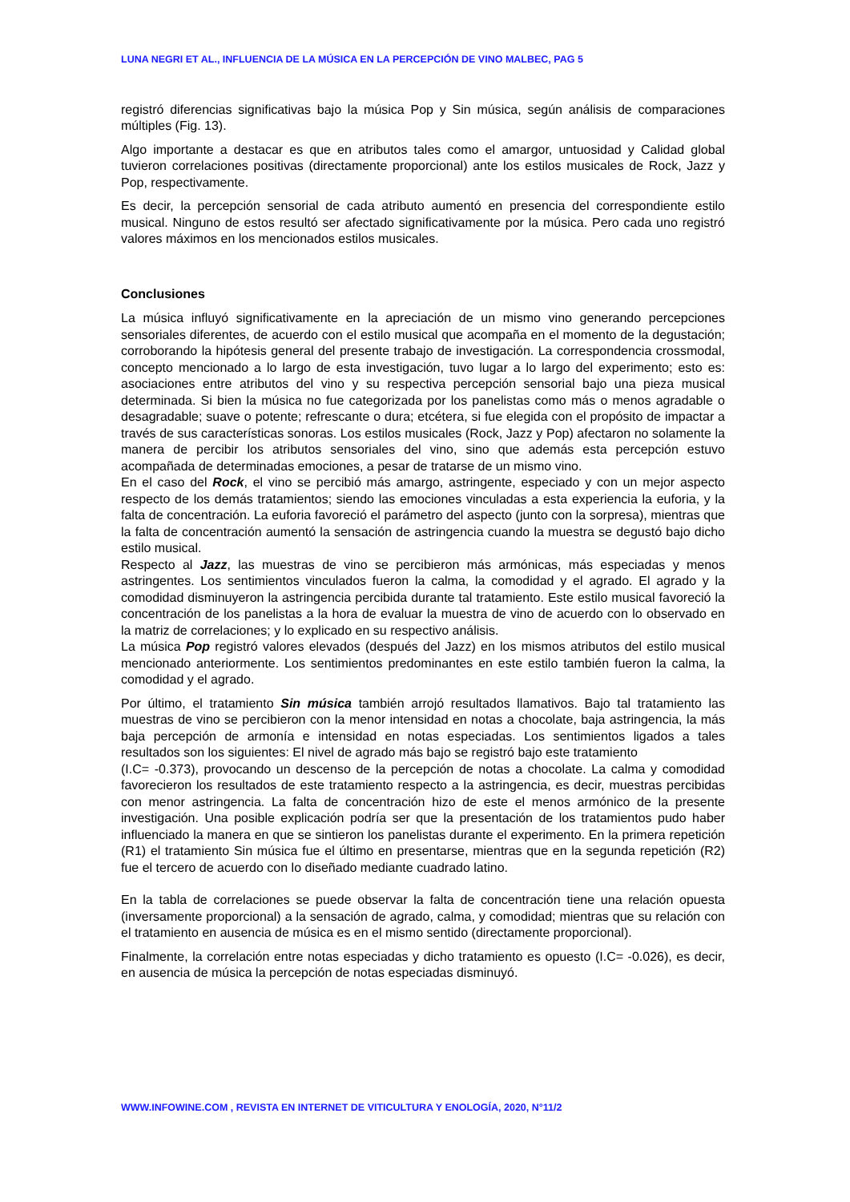LUNA NEGRI ET AL., INFLUENCIA DE LA MÚSICA EN LA PERCEPCIÓN DE VINO MALBEC, PAG 5
registró diferencias significativas bajo la música Pop y Sin música, según análisis de comparaciones múltiples (Fig. 13).
Algo importante a destacar es que en atributos tales como el amargor, untuosidad y Calidad global tuvieron correlaciones positivas (directamente proporcional) ante los estilos musicales de Rock, Jazz y Pop, respectivamente.
Es decir, la percepción sensorial de cada atributo aumentó en presencia del correspondiente estilo musical. Ninguno de estos resultó ser afectado significativamente por la música. Pero cada uno registró valores máximos en los mencionados estilos musicales.
Conclusiones
La música influyó significativamente en la apreciación de un mismo vino generando percepciones sensoriales diferentes, de acuerdo con el estilo musical que acompaña en el momento de la degustación; corroborando la hipótesis general del presente trabajo de investigación. La correspondencia crossmodal, concepto mencionado a lo largo de esta investigación, tuvo lugar a lo largo del experimento; esto es: asociaciones entre atributos del vino y su respectiva percepción sensorial bajo una pieza musical determinada. Si bien la música no fue categorizada por los panelistas como más o menos agradable o desagradable; suave o potente; refrescante o dura; etcétera, si fue elegida con el propósito de impactar a través de sus características sonoras. Los estilos musicales (Rock, Jazz y Pop) afectaron no solamente la manera de percibir los atributos sensoriales del vino, sino que además esta percepción estuvo acompañada de determinadas emociones, a pesar de tratarse de un mismo vino.
En el caso del Rock, el vino se percibió más amargo, astringente, especiado y con un mejor aspecto respecto de los demás tratamientos; siendo las emociones vinculadas a esta experiencia la euforia, y la falta de concentración. La euforia favoreció el parámetro del aspecto (junto con la sorpresa), mientras que la falta de concentración aumentó la sensación de astringencia cuando la muestra se degustó bajo dicho estilo musical.
Respecto al Jazz, las muestras de vino se percibieron más armónicas, más especiadas y menos astringentes. Los sentimientos vinculados fueron la calma, la comodidad y el agrado. El agrado y la comodidad disminuyeron la astringencia percibida durante tal tratamiento. Este estilo musical favoreció la concentración de los panelistas a la hora de evaluar la muestra de vino de acuerdo con lo observado en la matriz de correlaciones; y lo explicado en su respectivo análisis.
La música Pop registró valores elevados (después del Jazz) en los mismos atributos del estilo musical mencionado anteriormente. Los sentimientos predominantes en este estilo también fueron la calma, la comodidad y el agrado.
Por último, el tratamiento Sin música también arrojó resultados llamativos. Bajo tal tratamiento las muestras de vino se percibieron con la menor intensidad en notas a chocolate, baja astringencia, la más baja percepción de armonía e intensidad en notas especiadas. Los sentimientos ligados a tales resultados son los siguientes: El nivel de agrado más bajo se registró bajo este tratamiento
(I.C= -0.373), provocando un descenso de la percepción de notas a chocolate. La calma y comodidad favorecieron los resultados de este tratamiento respecto a la astringencia, es decir, muestras percibidas con menor astringencia. La falta de concentración hizo de este el menos armónico de la presente investigación. Una posible explicación podría ser que la presentación de los tratamientos pudo haber influenciado la manera en que se sintieron los panelistas durante el experimento. En la primera repetición (R1) el tratamiento Sin música fue el último en presentarse, mientras que en la segunda repetición (R2) fue el tercero de acuerdo con lo diseñado mediante cuadrado latino.
En la tabla de correlaciones se puede observar la falta de concentración tiene una relación opuesta (inversamente proporcional) a la sensación de agrado, calma, y comodidad; mientras que su relación con el tratamiento en ausencia de música es en el mismo sentido (directamente proporcional).
Finalmente, la correlación entre notas especiadas y dicho tratamiento es opuesto (I.C= -0.026), es decir, en ausencia de música la percepción de notas especiadas disminuyó.
WWW.INFOWINE.COM , REVISTA EN INTERNET DE VITICULTURA Y ENOLOGÍA, 2020, N°11/2